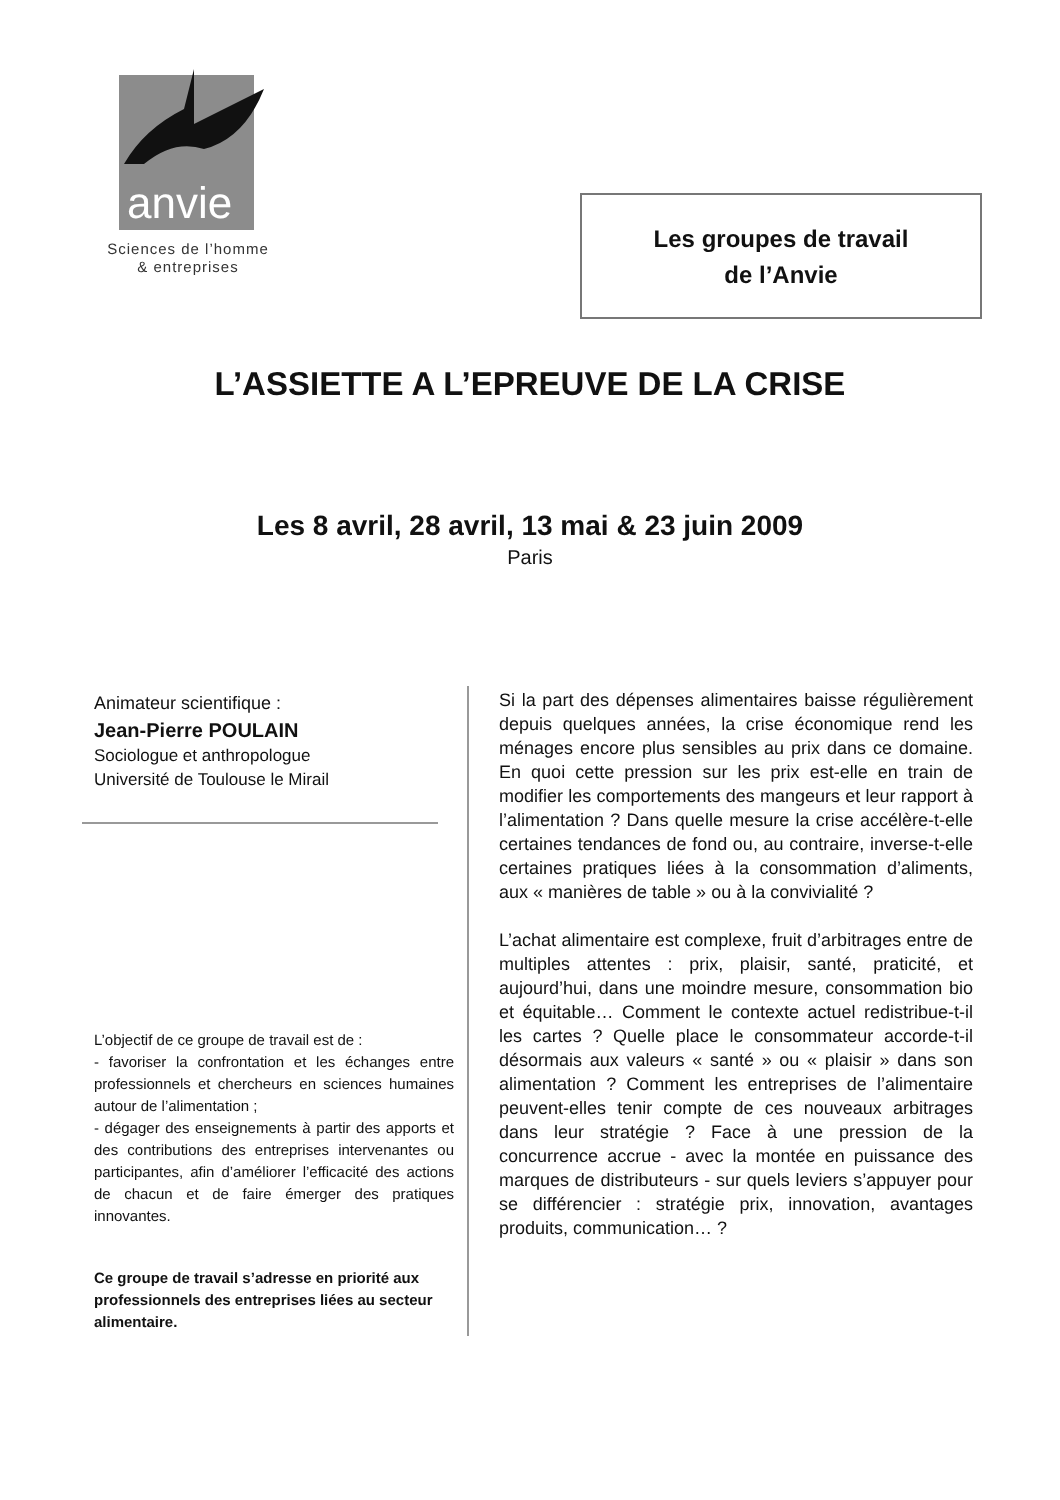anvie
Sciences de l’homme
& entreprises
Les groupes de travail
de l’Anvie
L’ASSIETTE A L’EPREUVE DE LA CRISE
Les 8 avril, 28 avril, 13 mai & 23 juin 2009
Paris
Animateur scientifique :
Jean-Pierre POULAIN
Sociologue et anthropologue
Université de Toulouse le Mirail
L’objectif de ce groupe de travail est de :
- favoriser la confrontation et les échanges entre professionnels et chercheurs en sciences humaines autour de l’alimentation ;
- dégager des enseignements à partir des apports et des contributions des entreprises intervenantes ou participantes, afin d’améliorer l’efficacité des actions de chacun et de faire émerger des pratiques innovantes.
Ce groupe de travail s’adresse en priorité aux professionnels des entreprises liées au secteur alimentaire.
Si la part des dépenses alimentaires baisse régulièrement depuis quelques années, la crise économique rend les ménages encore plus sensibles au prix dans ce domaine. En quoi cette pression sur les prix est-elle en train de modifier les comportements des mangeurs et leur rapport à l’alimentation ? Dans quelle mesure la crise accélère-t-elle certaines tendances de fond ou, au contraire, inverse-t-elle certaines pratiques liées à la consommation d’aliments, aux « manières de table » ou à la convivialité ?
L’achat alimentaire est complexe, fruit d’arbitrages entre de multiples attentes : prix, plaisir, santé, praticité, et aujourd’hui, dans une moindre mesure, consommation bio et équitable… Comment le contexte actuel redistribue-t-il les cartes ? Quelle place le consommateur accorde-t-il désormais aux valeurs « santé » ou « plaisir » dans son alimentation ? Comment les entreprises de l’alimentaire peuvent-elles tenir compte de ces nouveaux arbitrages dans leur stratégie ? Face à une pression de la concurrence accrue - avec la montée en puissance des marques de distributeurs - sur quels leviers s’appuyer pour se différencier : stratégie prix, innovation, avantages produits, communication… ?